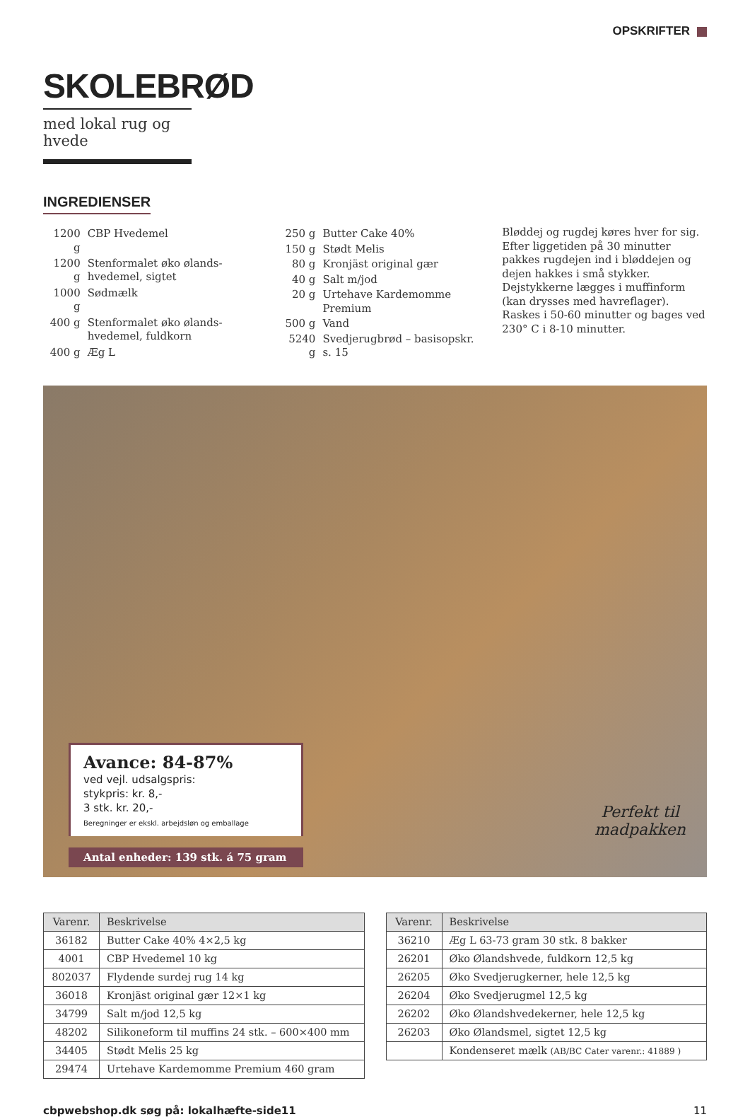OPSKRIFTER
SKOLEBRØD
med lokal rug og hvede
INGREDIENSER
| 1200 g | CBP Hvedemel |
| 1200 g | Stenformalet øko ølands-hvedemel, sigtet |
| 1000 g | Sødmælk |
| 400 g | Stenformalet øko ølands-hvedemel, fuldkorn |
| 400 g | Æg L |
| 250 g | Butter Cake 40% |
| 150 g | Stødt Melis |
| 80 g | Kronjäst original gær |
| 40 g | Salt m/jod |
| 20 g | Urtehave Kardemomme Premium |
| 500 g | Vand |
| 5240 g | Svedjerugbrød – basisopskr. s. 15 |
Bløddej og rugdej køres hver for sig. Efter liggetiden på 30 minutter pakkes rugdejen ind i bløddejen og dejen hakkes i små stykker. Dejstykkerne lægges i muffinform (kan drysses med havreflager). Raskes i 50-60 minutter og bages ved 230° C i 8-10 minutter.
Avance: 84-87%
ved vejl. udsalgspris:
stykpris: kr. 8,-
3 stk. kr. 20,-
Beregninger er ekskl. arbejdsløn og emballage
Antal enheder: 139 stk. á 75 gram
Perfekt til
madpakken
| Varenr. | Beskrivelse |
| --- | --- |
| 36182 | Butter Cake 40% 4×2,5 kg |
| 4001 | CBP Hvedemel 10 kg |
| 802037 | Flydende surdej rug 14 kg |
| 36018 | Kronjäst original gær 12×1 kg |
| 34799 | Salt m/jod 12,5 kg |
| 48202 | Silikoneform til muffins 24 stk. – 600×400 mm |
| 34405 | Stødt Melis 25 kg |
| 29474 | Urtehave Kardemomme Premium 460 gram |
| Varenr. | Beskrivelse |
| --- | --- |
| 36210 | Æg L 63-73 gram 30 stk. 8 bakker |
| 26201 | Øko Ølandshvede, fuldkorn 12,5 kg |
| 26205 | Øko Svedjerugkerner, hele 12,5 kg |
| 26204 | Øko Svedjerugmel 12,5 kg |
| 26202 | Øko Ølandshvedekerner, hele 12,5 kg |
| 26203 | Øko Ølandsmel, sigtet 12,5 kg |
| | Kondenseret mælk (AB/BC Cater varenr.: 41889 ) |
cbpwebshop.dk søg på: lokalhæfte-side11
11